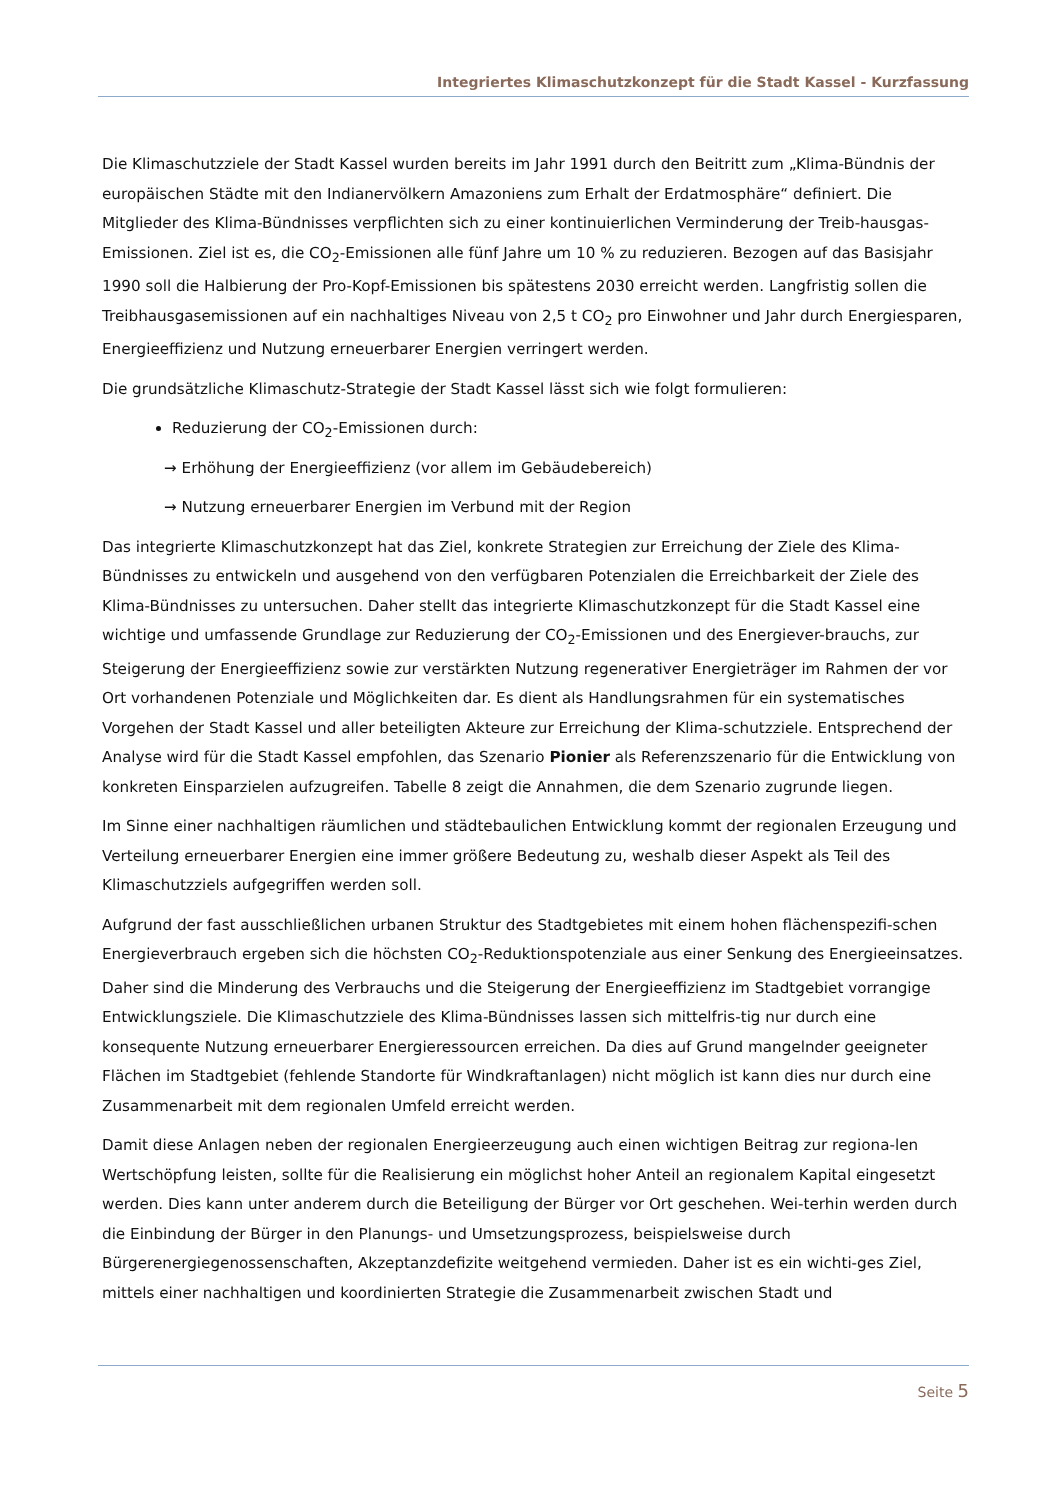Integriertes Klimaschutzkonzept für die Stadt Kassel - Kurzfassung
Die Klimaschutzziele der Stadt Kassel wurden bereits im Jahr 1991 durch den Beitritt zum „Klima-Bündnis der europäischen Städte mit den Indianervölkern Amazoniens zum Erhalt der Erdatmosphäre“ definiert. Die Mitglieder des Klima-Bündnisses verpflichten sich zu einer kontinuierlichen Verminderung der Treib-hausgas-Emissionen. Ziel ist es, die CO<sub>2</sub>-Emissionen alle fünf Jahre um 10 % zu reduzieren. Bezogen auf das Basisjahr 1990 soll die Halbierung der Pro-Kopf-Emissionen bis spätestens 2030 erreicht werden. Langfristig sollen die Treibhausgasemissionen auf ein nachhaltiges Niveau von 2,5 t CO<sub>2</sub> pro Einwohner und Jahr durch Energiesparen, Energieeffizienz und Nutzung erneuerbarer Energien verringert werden.
Die grundsätzliche Klimaschutz-Strategie der Stadt Kassel lässt sich wie folgt formulieren:
Reduzierung der CO<sub>2</sub>-Emissionen durch:
→ Erhöhung der Energieeffizienz (vor allem im Gebäudebereich)
→ Nutzung erneuerbarer Energien im Verbund mit der Region
Das integrierte Klimaschutzkonzept hat das Ziel, konkrete Strategien zur Erreichung der Ziele des Klima-Bündnisses zu entwickeln und ausgehend von den verfügbaren Potenzialen die Erreichbarkeit der Ziele des Klima-Bündnisses zu untersuchen. Daher stellt das integrierte Klimaschutzkonzept für die Stadt Kassel eine wichtige und umfassende Grundlage zur Reduzierung der CO<sub>2</sub>-Emissionen und des Energiever-brauchs, zur Steigerung der Energieeffizienz sowie zur verstärkten Nutzung regenerativer Energieträger im Rahmen der vor Ort vorhandenen Potenziale und Möglichkeiten dar. Es dient als Handlungsrahmen für ein systematisches Vorgehen der Stadt Kassel und aller beteiligten Akteure zur Erreichung der Klima-schutzziele. Entsprechend der Analyse wird für die Stadt Kassel empfohlen, das Szenario Pionier als Referenzszenario für die Entwicklung von konkreten Einsparzielen aufzugreifen. Tabelle 8 zeigt die Annahmen, die dem Szenario zugrunde liegen.
Im Sinne einer nachhaltigen räumlichen und städtebaulichen Entwicklung kommt der regionalen Erzeugung und Verteilung erneuerbarer Energien eine immer größere Bedeutung zu, weshalb dieser Aspekt als Teil des Klimaschutzziels aufgegriffen werden soll.
Aufgrund der fast ausschließlichen urbanen Struktur des Stadtgebietes mit einem hohen flächenspezifi-schen Energieverbrauch ergeben sich die höchsten CO<sub>2</sub>-Reduktionspotenziale aus einer Senkung des Energieeinsatzes. Daher sind die Minderung des Verbrauchs und die Steigerung der Energieeffizienz im Stadtgebiet vorrangige Entwicklungsziele. Die Klimaschutzziele des Klima-Bündnisses lassen sich mittelfris-tig nur durch eine konsequente Nutzung erneuerbarer Energieressourcen erreichen. Da dies auf Grund mangelnder geeigneter Flächen im Stadtgebiet (fehlende Standorte für Windkraftanlagen) nicht möglich ist kann dies nur durch eine Zusammenarbeit mit dem regionalen Umfeld erreicht werden.
Damit diese Anlagen neben der regionalen Energieerzeugung auch einen wichtigen Beitrag zur regiona-len Wertschöpfung leisten, sollte für die Realisierung ein möglichst hoher Anteil an regionalem Kapital eingesetzt werden. Dies kann unter anderem durch die Beteiligung der Bürger vor Ort geschehen. Wei-terhin werden durch die Einbindung der Bürger in den Planungs- und Umsetzungsprozess, beispielsweise durch Bürgerenergiegenossenschaften, Akzeptanzdefizite weitgehend vermieden. Daher ist es ein wichti-ges Ziel, mittels einer nachhaltigen und koordinierten Strategie die Zusammenarbeit zwischen Stadt und
Seite 5